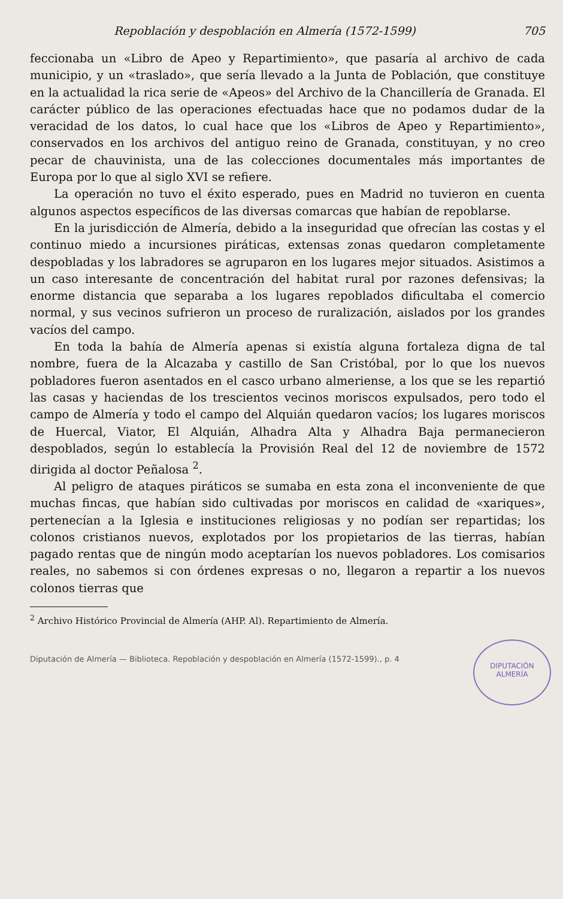Repoblación y despoblación en Almería (1572-1599) 705
feccionaba un «Libro de Apeo y Repartimiento», que pasaría al archivo de cada municipio, y un «traslado», que sería llevado a la Junta de Población, que constituye en la actualidad la rica serie de «Apeos» del Archivo de la Chancillería de Granada. El carácter público de las operaciones efectuadas hace que no podamos dudar de la veracidad de los datos, lo cual hace que los «Libros de Apeo y Repartimiento», conservados en los archivos del antiguo reino de Granada, constituyan, y no creo pecar de chauvinista, una de las colecciones documentales más importantes de Europa por lo que al siglo XVI se refiere.
La operación no tuvo el éxito esperado, pues en Madrid no tuvieron en cuenta algunos aspectos específicos de las diversas comarcas que habían de repoblarse.
En la jurisdicción de Almería, debido a la inseguridad que ofrecían las costas y el continuo miedo a incursiones piráticas, extensas zonas quedaron completamente despobladas y los labradores se agruparon en los lugares mejor situados. Asistimos a un caso interesante de concentración del habitat rural por razones defensivas; la enorme distancia que separaba a los lugares repoblados dificultaba el comercio normal, y sus vecinos sufrieron un proceso de ruralización, aislados por los grandes vacíos del campo.
En toda la bahía de Almería apenas si existía alguna fortaleza digna de tal nombre, fuera de la Alcazaba y castillo de San Cristóbal, por lo que los nuevos pobladores fueron asentados en el casco urbano almeriense, a los que se les repartió las casas y haciendas de los trescientos vecinos moriscos expulsados, pero todo el campo de Almería y todo el campo del Alquián quedaron vacíos; los lugares moriscos de Huercal, Viator, El Alquián, Alhadra Alta y Alhadra Baja permanecieron despoblados, según lo establecía la Provisión Real del 12 de noviembre de 1572 dirigida al doctor Peñalosa <sup>2</sup>.
Al peligro de ataques piráticos se sumaba en esta zona el inconveniente de que muchas fincas, que habían sido cultivadas por moriscos en calidad de «xariques», pertenecían a la Iglesia e instituciones religiosas y no podían ser repartidas; los colonos cristianos nuevos, explotados por los propietarios de las tierras, habían pagado rentas que de ningún modo aceptarían los nuevos pobladores. Los comisarios reales, no sabemos si con órdenes expresas o no, llegaron a repartir a los nuevos colonos tierras que
<sup>2</sup> Archivo Histórico Provincial de Almería (AHP. Al). Repartimiento de Almería.
Diputación de Almería — Biblioteca. Repoblación y despoblación en Almería (1572-1599)., p. 4
DIPUTACIÓN
ALMERÍA